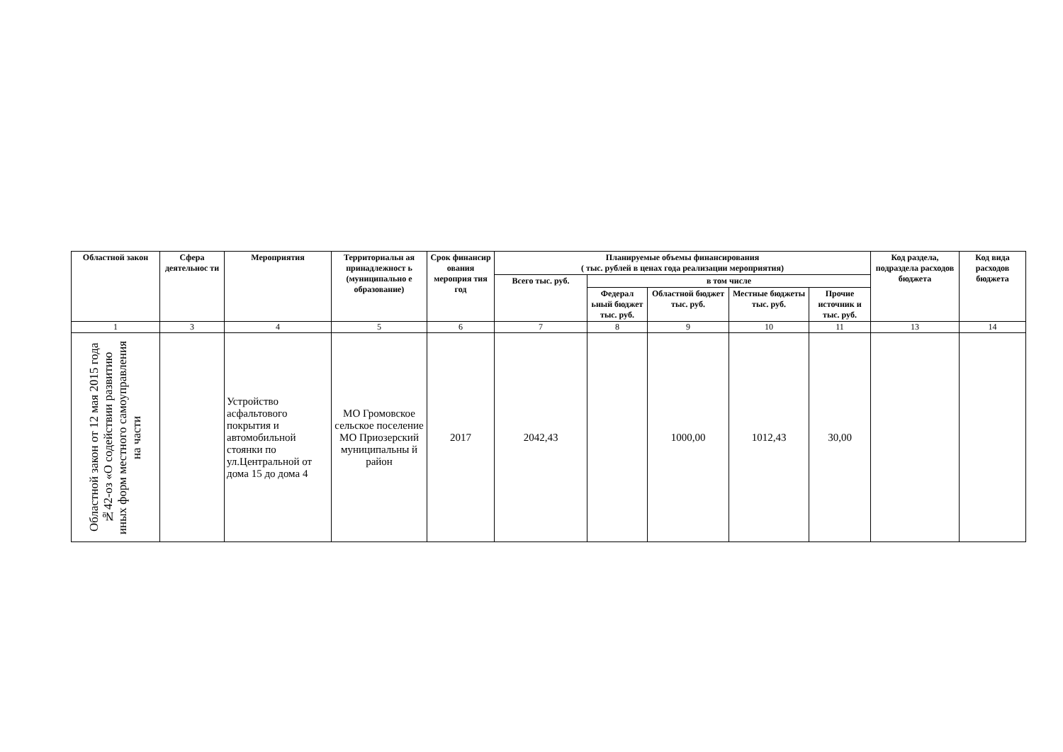| Областной закон | Сфера деятельнос ти | Мероприятия | Территориальн ая принадлежност ь (муниципально е образование) | Срок финансир ования мероприя тия год | Планируемые объемы финансирования ( тыс. рублей в ценах года реализации мероприятия) | | | | | Код раздела, подраздела расходов бюджета | Код вида расходов бюджета |
| --- | --- | --- | --- | --- | --- | --- | --- | --- | --- | --- | --- |
| | | | | | Всего тыс. руб. | в том числе | | | | | |
| | | | | | | Федерал ьный бюджет тыс. руб. | Областной бюджет тыс. руб. | Местные бюджеты тыс. руб. | Прочие источник и тыс. руб. | | |
| 1 | 3 | 4 | 5 | 6 | 7 | 8 | 9 | 10 | 11 | 13 | 14 |
| Областной закон от 12 мая 2015 года №42-оз «О содействии развитию иных форм местного самоуправления на части | | Устройство асфальтового покрытия и автомобильной стоянки по ул.Центральной от дома 15 до дома 4 | МО Громовское сельское поселение МО Приозерский муниципальны й район | 2017 | 2042,43 | | 1000,00 | 1012,43 | 30,00 | | |